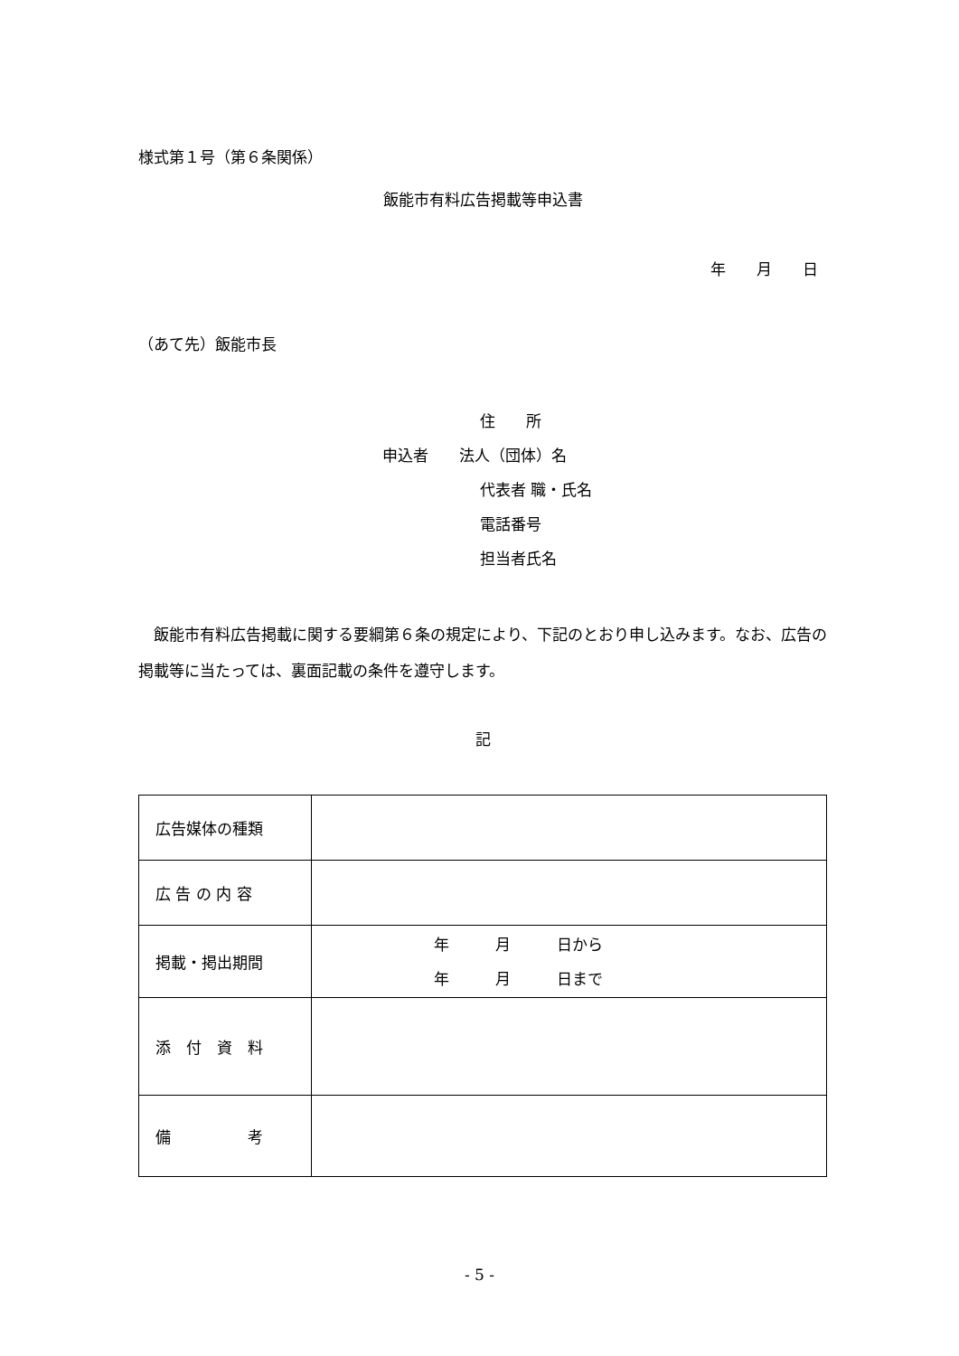様式第１号（第６条関係）
飯能市有料広告掲載等申込書
年　　月　　日
（あて先）飯能市長
住　　所
申込者　　法人（団体）名
代表者 職・氏名
電話番号
担当者氏名
飯能市有料広告掲載に関する要綱第６条の規定により、下記のとおり申し込みます。なお、広告の掲載等に当たっては、裏面記載の条件を遵守します。
記
| 広告媒体の種類 | |
| 広 告 の 内 容 | |
| 掲載・掲出期間 | 年 月 日から 年 月 日まで |
| 添 付 資 料 | |
| 備 考 | |
- 5 -